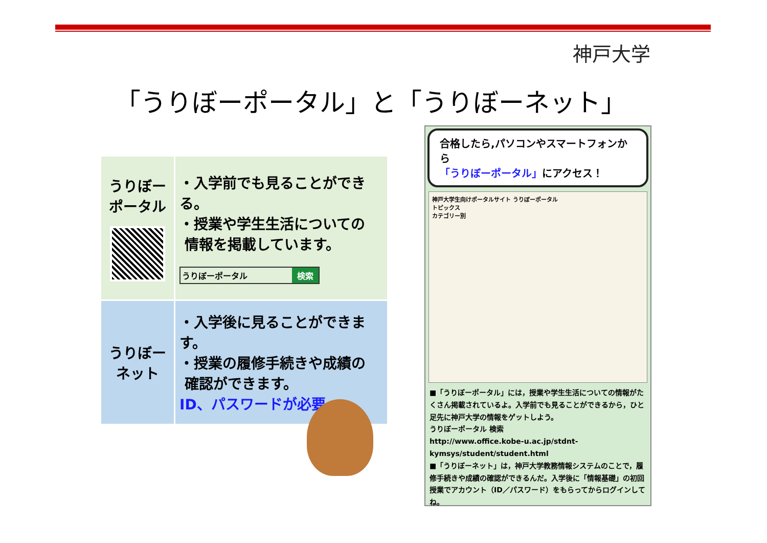神戸大学
「うりぼーポータル」と「うりぼーネット」
| うりぼー ポータル | ・入学前でも見ることができる。 ・授業や学生生活についての 情報を掲載しています。 うりぼーポータル 検索 |
| うりぼー ネット | ・入学後に見ることができます。 ・授業の履修手続きや成績の 確認ができます。 ID、パスワードが必要 |
合格したら,パソコンやスマートフォンから
「うりぼーポータル」にアクセス！
神戸大学生向けポータルサイト うりぼーポータル
トピックス
カテゴリー別
■「うりぼーポータル」には，授業や学生生活についての情報がたくさん掲載されているよ。入学前でも見ることができるから，ひと足先に神戸大学の情報をゲットしよう。
うりぼーポータル 検索
http://www.office.kobe-u.ac.jp/stdnt-kymsys/student/student.html
■「うりぼーネット」は，神戸大学教務情報システムのことで，履修手続きや成績の確認ができるんだ。入学後に「情報基礎」の初回授業でアカウント（ID／パスワード）をもらってからログインしてね。